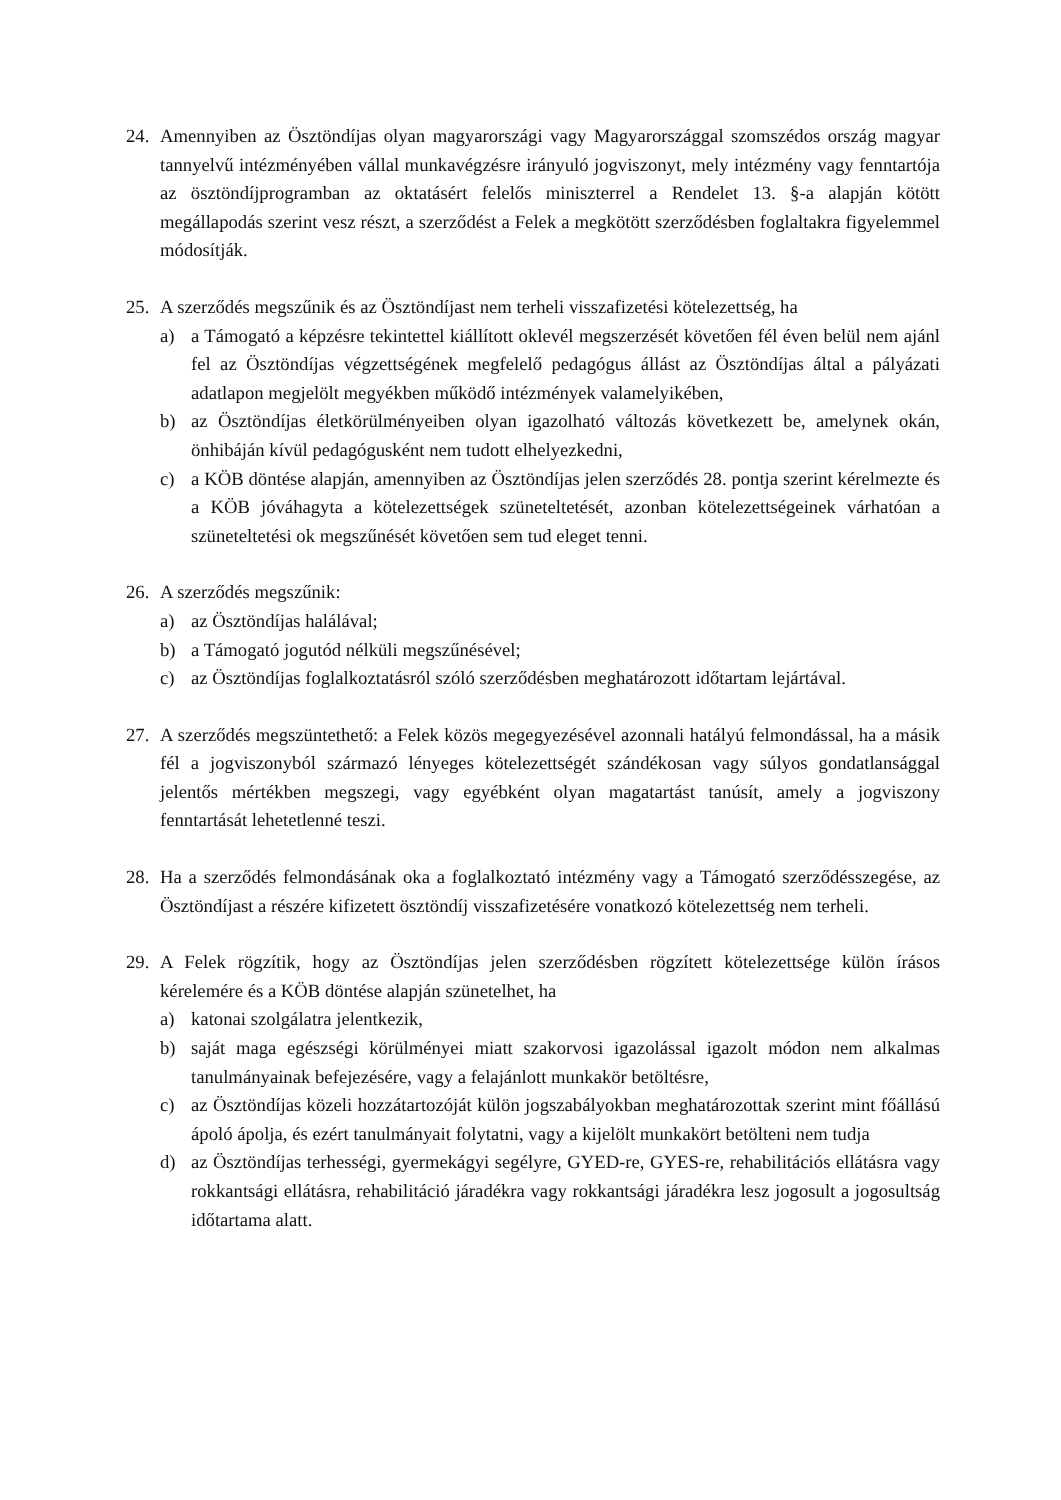24. Amennyiben az Ösztöndíjas olyan magyarországi vagy Magyarországgal szomszédos ország magyar tannyelvű intézményében vállal munkavégzésre irányuló jogviszonyt, mely intézmény vagy fenntartója az ösztöndíjprogramban az oktatásért felelős miniszterrel a Rendelet 13. §-a alapján kötött megállapodás szerint vesz részt, a szerződést a Felek a megkötött szerződésben foglaltakra figyelemmel módosítják.
25. A szerződés megszűnik és az Ösztöndíjast nem terheli visszafizetési kötelezettség, ha
a) a Támogató a képzésre tekintettel kiállított oklevél megszerzését követően fél éven belül nem ajánl fel az Ösztöndíjas végzettségének megfelelő pedagógus állást az Ösztöndíjas által a pályázati adatlapon megjelölt megyékben működő intézmények valamelyikében,
b) az Ösztöndíjas életkörülményeiben olyan igazolható változás következett be, amelynek okán, önhibáján kívül pedagógusként nem tudott elhelyezkedni,
c) a KÖB döntése alapján, amennyiben az Ösztöndíjas jelen szerződés 28. pontja szerint kérelmezte és a KÖB jóváhagyta a kötelezettségek szüneteltetését, azonban kötelezettségeinek várhatóan a szüneteltetési ok megszűnését követően sem tud eleget tenni.
26. A szerződés megszűnik:
a) az Ösztöndíjas halálával;
b) a Támogató jogutód nélküli megszűnésével;
c) az Ösztöndíjas foglalkoztatásról szóló szerződésben meghatározott időtartam lejártával.
27. A szerződés megszüntethető: a Felek közös megegyezésével azonnali hatályú felmondással, ha a másik fél a jogviszonyból származó lényeges kötelezettségét szándékosan vagy súlyos gondatlansággal jelentős mértékben megszegi, vagy egyébként olyan magatartást tanúsít, amely a jogviszony fenntartását lehetetlenné teszi.
28. Ha a szerződés felmondásának oka a foglalkoztató intézmény vagy a Támogató szerződésszegése, az Ösztöndíjast a részére kifizetett ösztöndíj visszafizetésére vonatkozó kötelezettség nem terheli.
29. A Felek rögzítik, hogy az Ösztöndíjas jelen szerződésben rögzített kötelezettsége külön írásos kérelemére és a KÖB döntése alapján szünetelhet, ha
a) katonai szolgálatra jelentkezik,
b) saját maga egészségi körülményei miatt szakorvosi igazolással igazolt módon nem alkalmas tanulmányainak befejezésére, vagy a felajánlott munkakör betöltésre,
c) az Ösztöndíjas közeli hozzátartozóját külön jogszabályokban meghatározottak szerint mint főállású ápoló ápolja, és ezért tanulmányait folytatni, vagy a kijelölt munkakört betölteni nem tudja
d) az Ösztöndíjas terhességi, gyermekágyi segélyre, GYED-re, GYES-re, rehabilitációs ellátásra vagy rokkantsági ellátásra, rehabilitáció járadékra vagy rokkantsági járadékra lesz jogosult a jogosultság időtartama alatt.